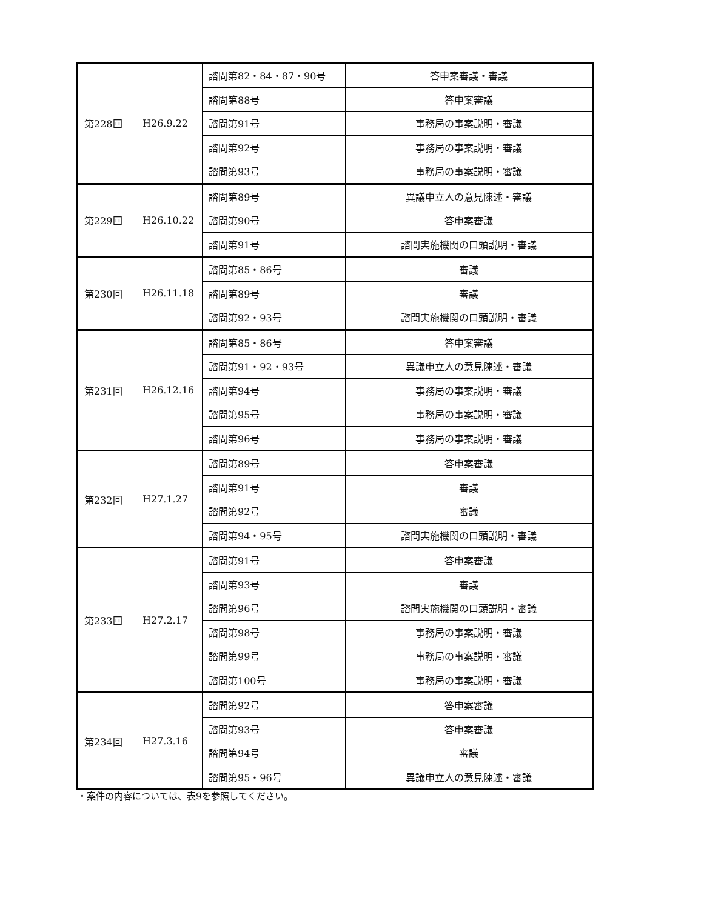| 第228回 | H26.9.22 | 諮問第82・84・87・90号 | 答申案審議・審議 |
| | | 諮問第88号 | 答申案審議 |
| | | 諮問第91号 | 事務局の事案説明・審議 |
| | | 諮問第92号 | 事務局の事案説明・審議 |
| | | 諮問第93号 | 事務局の事案説明・審議 |
| 第229回 | H26.10.22 | 諮問第89号 | 異議申立人の意見陳述・審議 |
| | | 諮問第90号 | 答申案審議 |
| | | 諮問第91号 | 諮問実施機関の口頭説明・審議 |
| 第230回 | H26.11.18 | 諮問第85・86号 | 審議 |
| | | 諮問第89号 | 審議 |
| | | 諮問第92・93号 | 諮問実施機関の口頭説明・審議 |
| 第231回 | H26.12.16 | 諮問第85・86号 | 答申案審議 |
| | | 諮問第91・92・93号 | 異議申立人の意見陳述・審議 |
| | | 諮問第94号 | 事務局の事案説明・審議 |
| | | 諮問第95号 | 事務局の事案説明・審議 |
| | | 諮問第96号 | 事務局の事案説明・審議 |
| 第232回 | H27.1.27 | 諮問第89号 | 答申案審議 |
| | | 諮問第91号 | 審議 |
| | | 諮問第92号 | 審議 |
| | | 諮問第94・95号 | 諮問実施機関の口頭説明・審議 |
| 第233回 | H27.2.17 | 諮問第91号 | 答申案審議 |
| | | 諮問第93号 | 審議 |
| | | 諮問第96号 | 諮問実施機関の口頭説明・審議 |
| | | 諮問第98号 | 事務局の事案説明・審議 |
| | | 諮問第99号 | 事務局の事案説明・審議 |
| | | 諮問第100号 | 事務局の事案説明・審議 |
| 第234回 | H27.3.16 | 諮問第92号 | 答申案審議 |
| | | 諮問第93号 | 答申案審議 |
| | | 諮問第94号 | 審議 |
| | | 諮問第95・96号 | 異議申立人の意見陳述・審議 |
・案件の内容については、表9を参照してください。